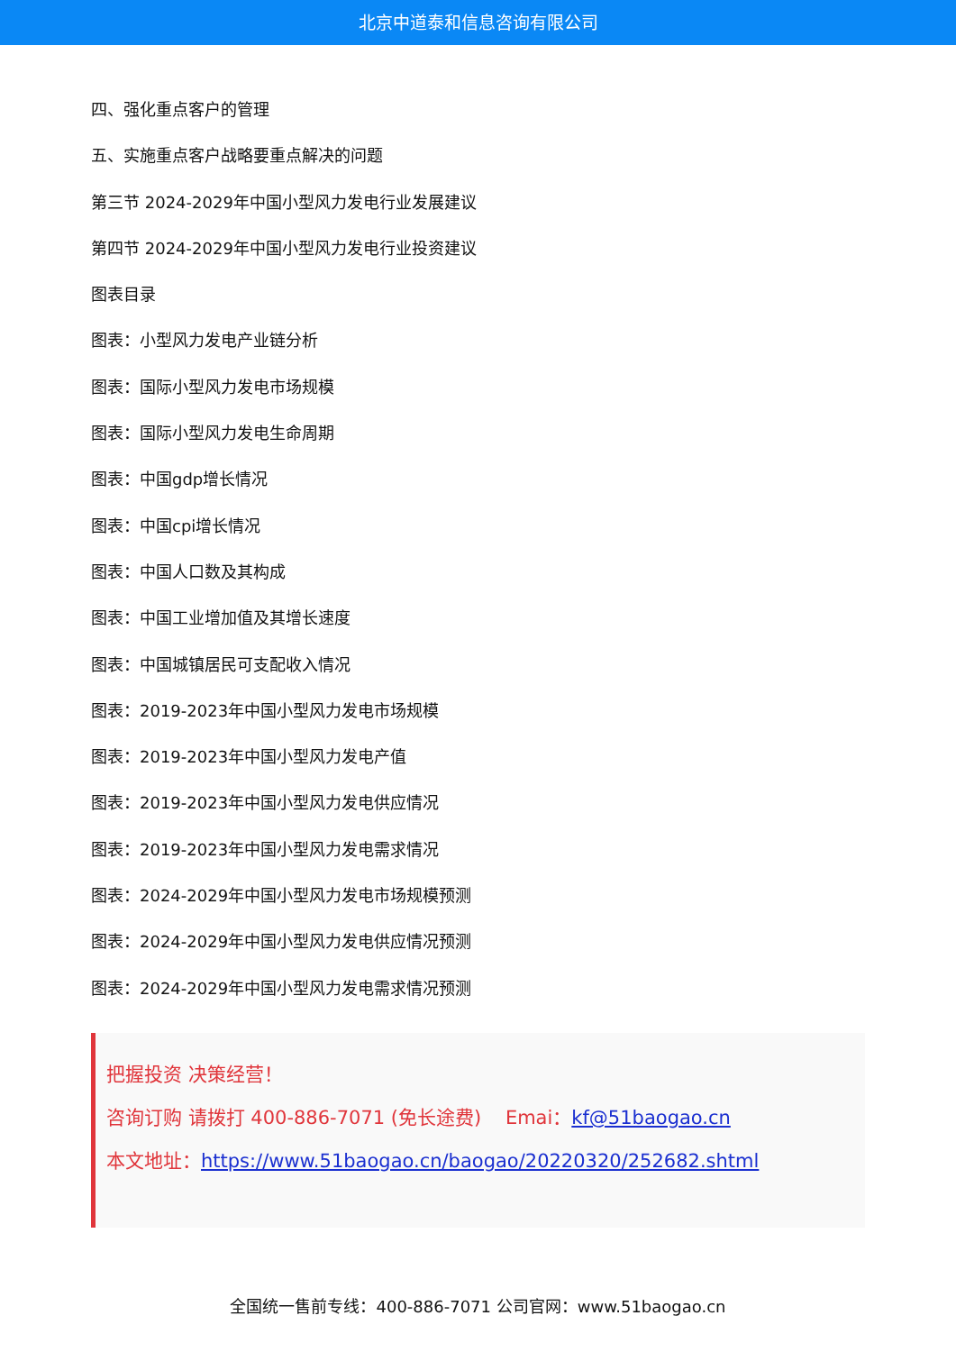北京中道泰和信息咨询有限公司
四、强化重点客户的管理
五、实施重点客户战略要重点解决的问题
第三节 2024-2029年中国小型风力发电行业发展建议
第四节 2024-2029年中国小型风力发电行业投资建议
图表目录
图表：小型风力发电产业链分析
图表：国际小型风力发电市场规模
图表：国际小型风力发电生命周期
图表：中国gdp增长情况
图表：中国cpi增长情况
图表：中国人口数及其构成
图表：中国工业增加值及其增长速度
图表：中国城镇居民可支配收入情况
图表：2019-2023年中国小型风力发电市场规模
图表：2019-2023年中国小型风力发电产值
图表：2019-2023年中国小型风力发电供应情况
图表：2019-2023年中国小型风力发电需求情况
图表：2024-2029年中国小型风力发电市场规模预测
图表：2024-2029年中国小型风力发电供应情况预测
图表：2024-2029年中国小型风力发电需求情况预测
把握投资 决策经营！
咨询订购 请拨打 400-886-7071 (免长途费) Emai：kf@51baogao.cn
本文地址：https://www.51baogao.cn/baogao/20220320/252682.shtml
全国统一售前专线：400-886-7071 公司官网：www.51baogao.cn